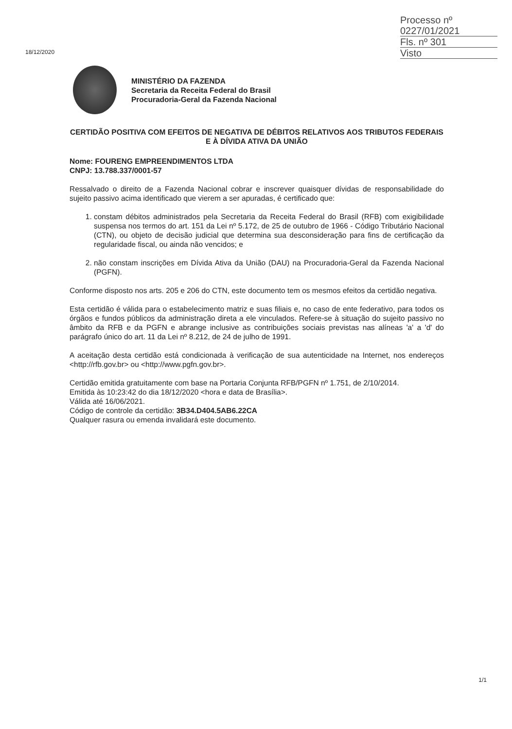Processo nº 0227/01/2021
Fls. nº 301
Visto
18/12/2020
MINISTÉRIO DA FAZENDA
Secretaria da Receita Federal do Brasil
Procuradoria-Geral da Fazenda Nacional
CERTIDÃO POSITIVA COM EFEITOS DE NEGATIVA DE DÉBITOS RELATIVOS AOS TRIBUTOS FEDERAIS E À DÍVIDA ATIVA DA UNIÃO
Nome: FOURENG EMPREENDIMENTOS LTDA
CNPJ: 13.788.337/0001-57
Ressalvado o direito de a Fazenda Nacional cobrar e inscrever quaisquer dívidas de responsabilidade do sujeito passivo acima identificado que vierem a ser apuradas, é certificado que:
1. constam débitos administrados pela Secretaria da Receita Federal do Brasil (RFB) com exigibilidade suspensa nos termos do art. 151 da Lei nº 5.172, de 25 de outubro de 1966 - Código Tributário Nacional (CTN), ou objeto de decisão judicial que determina sua desconsideração para fins de certificação da regularidade fiscal, ou ainda não vencidos; e
2. não constam inscrições em Dívida Ativa da União (DAU) na Procuradoria-Geral da Fazenda Nacional (PGFN).
Conforme disposto nos arts. 205 e 206 do CTN, este documento tem os mesmos efeitos da certidão negativa.
Esta certidão é válida para o estabelecimento matriz e suas filiais e, no caso de ente federativo, para todos os órgãos e fundos públicos da administração direta a ele vinculados. Refere-se à situação do sujeito passivo no âmbito da RFB e da PGFN e abrange inclusive as contribuições sociais previstas nas alíneas 'a' a 'd' do parágrafo único do art. 11 da Lei nº 8.212, de 24 de julho de 1991.
A aceitação desta certidão está condicionada à verificação de sua autenticidade na Internet, nos endereços <http://rfb.gov.br> ou <http://www.pgfn.gov.br>.
Certidão emitida gratuitamente com base na Portaria Conjunta RFB/PGFN nº 1.751, de 2/10/2014.
Emitida às 10:23:42 do dia 18/12/2020 <hora e data de Brasília>.
Válida até 16/06/2021.
Código de controle da certidão: 3B34.D404.5AB6.22CA
Qualquer rasura ou emenda invalidará este documento.
1/1